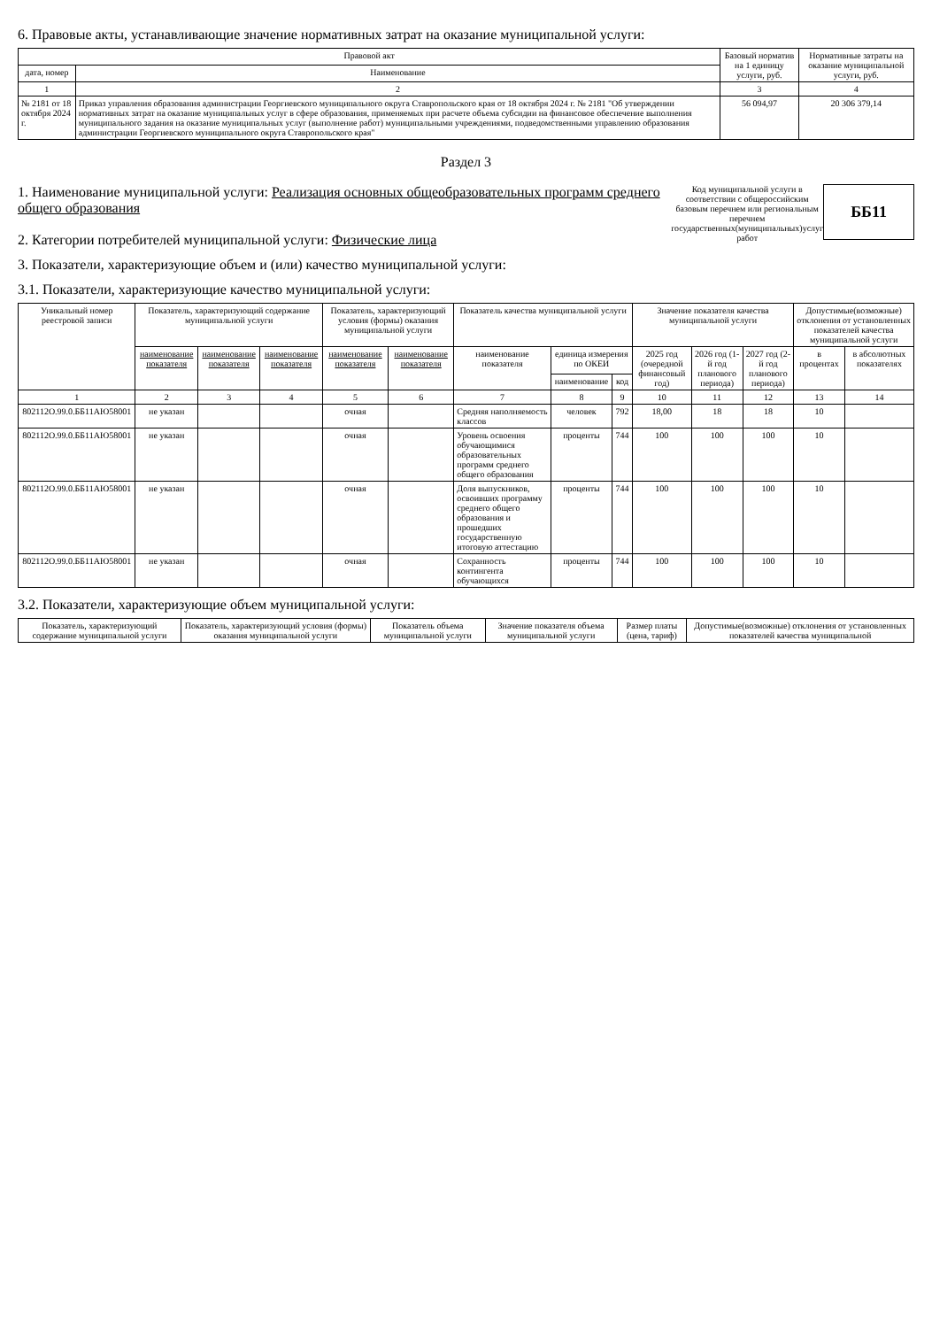6. Правовые акты, устанавливающие значение нормативных затрат на оказание муниципальной услуги:
| Правовой акт | | Базовый норматив на 1 единицу услуги, руб. | Нормативные затраты на оказание муниципальной услуги, руб. |
| --- | --- | --- | --- |
| дата, номер | Наименование | | |
| 1 | 2 | 3 | 4 |
| № 2181 от 18 октября 2024 г. | Приказ управления образования администрации Георгиевского муниципального округа Ставропольского края от 18 октября 2024 г. № 2181 "Об утверждении нормативных затрат на оказание муниципальных услуг в сфере образования, применяемых при расчете объема субсидии на финансовое обеспечение выполнения муниципального задания на оказание муниципальных услуг (выполнение работ) муниципальными учреждениями, подведомственными управлению образования администрации Георгиевского муниципального округа Ставропольского края" | 56 094,97 | 20 306 379,14 |
Раздел 3
1. Наименование муниципальной услуги: Реализация основных общеобразовательных программ среднего общего образования
2. Категории потребителей муниципальной услуги: Физические лица
Код муниципальной услуги в соответствии с общероссийским базовым перечнем или региональным перечнем государственных(муниципальных)услуг работ
ББ11
3. Показатели, характеризующие объем и (или) качество муниципальной услуги:
3.1. Показатели, характеризующие качество муниципальной услуги:
| Уникальный номер реестровой записи | Показатель, характеризующий содержание муниципальной услуги | | | Показатель, характеризующий условия (формы) оказания муниципальной услуги | | Показатель качества муниципальной услуги | | | Значение показателя качества муниципальной услуги | | | Допустимые(возможные) отклонения от установленных показателей качества муниципальной услуги | |
| --- | --- | --- | --- | --- | --- | --- | --- | --- | --- | --- | --- | --- | --- |
| | наименование показателя | наименование показателя | наименование показателя | наименование показателя | наименование показателя | наименование показателя | единица измерения по ОКЕИ | | 2025 год (очередной финансовый год) | 2026 год (1-й год планового периода) | 2027 год (2-й год планового периода) | в процентах | в абсолютных показателях |
| | | | | | | | наименование | код | | | | | |
| 1 | 2 | 3 | 4 | 5 | 6 | 7 | 8 | 9 | 10 | 11 | 12 | 13 | 14 |
| 802112О.99.0.ББ11АЮ58001 | не указан | | | очная | | Средняя наполняемость классов | человек | 792 | 18,00 | 18 | 18 | 10 | |
| 802112О.99.0.ББ11АЮ58001 | не указан | | | очная | | Уровень освоения обучающимися образовательных программ среднего общего образования | проценты | 744 | 100 | 100 | 100 | 10 | |
| 802112О.99.0.ББ11АЮ58001 | не указан | | | очная | | Доля выпускников, освоивших программу среднего общего образования и прошедших государственную итоговую аттестацию | проценты | 744 | 100 | 100 | 100 | 10 | |
| 802112О.99.0.ББ11АЮ58001 | не указан | | | очная | | Сохранность контингента обучающихся | проценты | 744 | 100 | 100 | 100 | 10 | |
3.2. Показатели, характеризующие объем муниципальной услуги:
| Показатель, характеризующий содержание муниципальной услуги | Показатель, характеризующий условия (формы) оказания муниципальной услуги | Показатель объема муниципальной услуги | Значение показателя объема муниципальной услуги | Размер платы (цена, тариф) | Допустимые(возможные) отклонения от установленных показателей качества муниципальной |
| --- | --- | --- | --- | --- | --- |